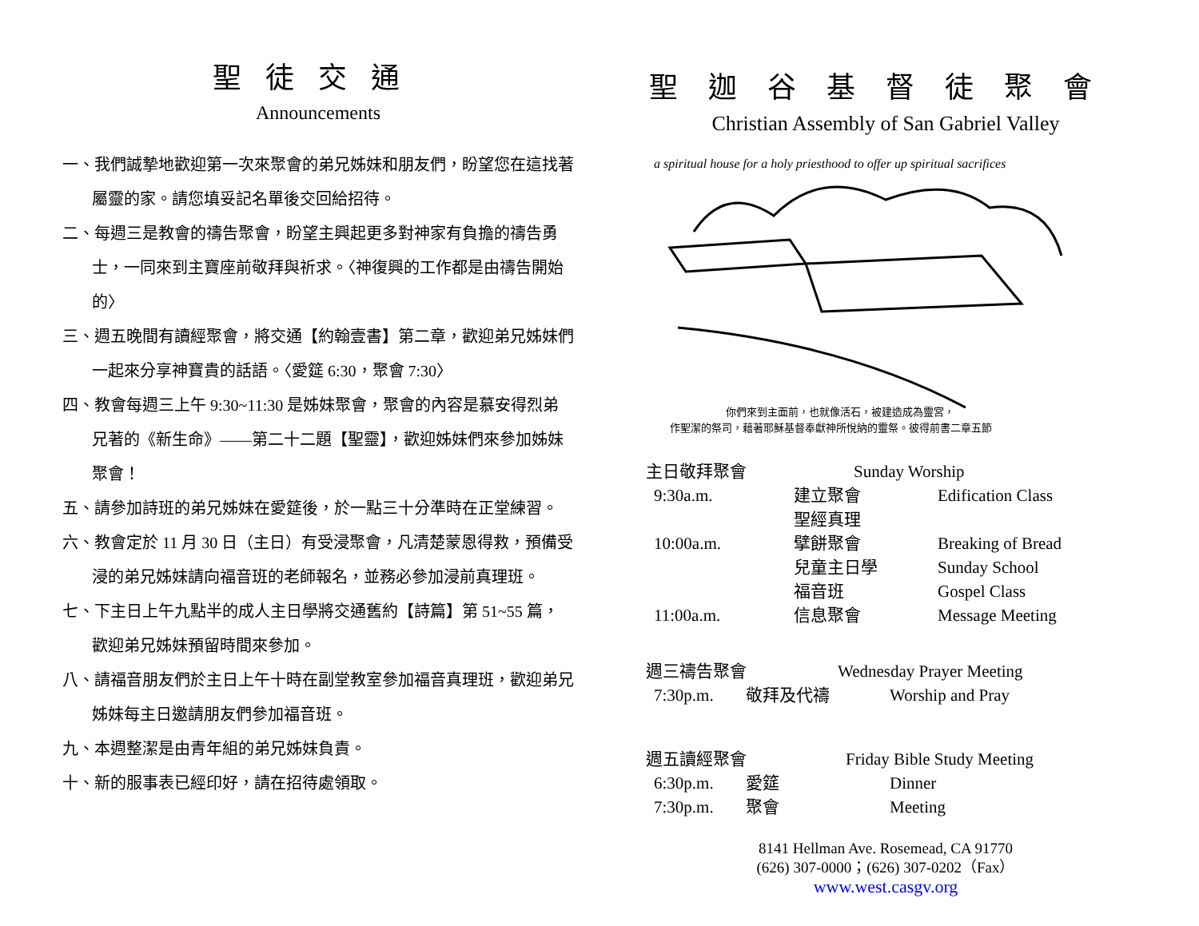聖徒交通
Announcements
一、我們誠摯地歡迎第一次來聚會的弟兄姊妹和朋友們，盼望您在這找著屬靈的家。請您填妥記名單後交回給招待。
二、每週三是教會的禱告聚會，盼望主興起更多對神家有負擔的禱告勇士，一同來到主寶座前敬拜與祈求。〈神復興的工作都是由禱告開始的〉
三、週五晚間有讀經聚會，將交通【約翰壹書】第二章，歡迎弟兄姊妹們一起來分享神寶貴的話語。〈愛筵 6:30，聚會 7:30〉
四、教會每週三上午 9:30~11:30 是姊妹聚會，聚會的內容是慕安得烈弟兄著的《新生命》——第二十二題【聖靈】，歡迎姊妹們來參加姊妹聚會！
五、請參加詩班的弟兄姊妹在愛筵後，於一點三十分準時在正堂練習。
六、教會定於 11 月 30 日（主日）有受浸聚會，凡清楚蒙恩得救，預備受浸的弟兄姊妹請向福音班的老師報名，並務必參加浸前真理班。
七、下主日上午九點半的成人主日學將交通舊約【詩篇】第 51~55 篇，歡迎弟兄姊妹預留時間來參加。
八、請福音朋友們於主日上午十時在副堂教室參加福音真理班，歡迎弟兄姊妹每主日邀請朋友們參加福音班。
九、本週整潔是由青年組的弟兄姊妹負責。
十、新的服事表已經印好，請在招待處領取。
聖迦谷基督徒聚會
Christian Assembly of San Gabriel Valley
a spiritual house for a holy priesthood to offer up spiritual sacrifices
你們來到主面前，也就像活石，被建造成為靈宮，
作聖潔的祭司，藉著耶穌基督奉獻神所悅納的靈祭。彼得前書二章五節
主日敬拜聚會 Sunday Worship
9:30a.m. 建立聚會
聖經真理 Edification Class
10:00a.m. 擘餅聚會
兒童主日學
福音班 Breaking of Bread
Sunday School
Gospel Class
11:00a.m. 信息聚會 Message Meeting
週三禱告聚會 Wednesday Prayer Meeting
7:30p.m. 敬拜及代禱 Worship and Pray
週五讀經聚會 Friday Bible Study Meeting
6:30p.m. 愛筵 Dinner
7:30p.m. 聚會 Meeting
8141 Hellman Ave. Rosemead, CA 91770
(626) 307-0000；(626) 307-0202（Fax）
www.west.casgv.org